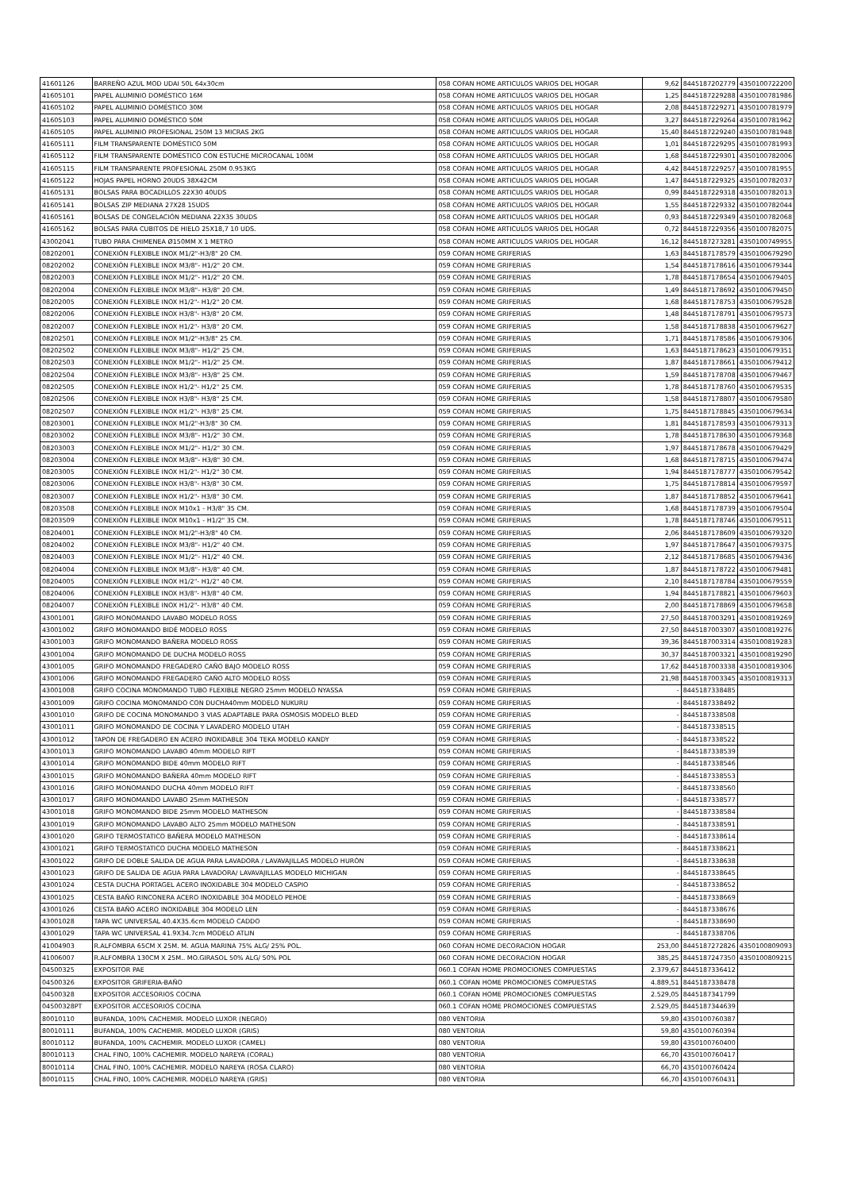| 41601126 | BARREÑO AZUL MOD UDAI 50L 64x30cm | 058 COFAN HOME ARTICULOS VARIOS DEL HOGAR | 9,62 | 8445187202779 | 4350100722200 |
| 41605101 | PAPEL ALUMINIO DOMÉSTICO 16M | 058 COFAN HOME ARTICULOS VARIOS DEL HOGAR | 1,25 | 8445187229288 | 4350100781986 |
| 41605102 | PAPEL ALUMINIO DOMÉSTICO 30M | 058 COFAN HOME ARTICULOS VARIOS DEL HOGAR | 2,08 | 8445187229271 | 4350100781979 |
| 41605103 | PAPEL ALUMINIO DOMÉSTICO 50M | 058 COFAN HOME ARTICULOS VARIOS DEL HOGAR | 3,27 | 8445187229264 | 4350100781962 |
| 41605105 | PAPEL ALUMINIO PROFESIONAL 250M 13 MICRAS 2KG | 058 COFAN HOME ARTICULOS VARIOS DEL HOGAR | 15,40 | 8445187229240 | 4350100781948 |
| 41605111 | FILM TRANSPARENTE DOMÉSTICO 50M | 058 COFAN HOME ARTICULOS VARIOS DEL HOGAR | 1,01 | 8445187229295 | 4350100781993 |
| 41605112 | FILM TRANSPARENTE DOMÉSTICO CON ESTUCHE MICROCANAL 100M | 058 COFAN HOME ARTICULOS VARIOS DEL HOGAR | 1,68 | 8445187229301 | 4350100782006 |
| 41605115 | FILM TRANSPARENTE PROFESIONAL 250M 0.953KG | 058 COFAN HOME ARTICULOS VARIOS DEL HOGAR | 4,42 | 8445187229257 | 4350100781955 |
| 41605122 | HOJAS PAPEL HORNO 20UDS 38X42CM | 058 COFAN HOME ARTICULOS VARIOS DEL HOGAR | 1,47 | 8445187229325 | 4350100782037 |
| 41605131 | BOLSAS PARA BOCADILLOS 22X30 40UDS | 058 COFAN HOME ARTICULOS VARIOS DEL HOGAR | 0,99 | 8445187229318 | 4350100782013 |
| 41605141 | BOLSAS ZIP MEDIANA 27X28 15UDS | 058 COFAN HOME ARTICULOS VARIOS DEL HOGAR | 1,55 | 8445187229332 | 4350100782044 |
| 41605161 | BOLSAS DE CONGELACIÓN MEDIANA 22X35 30UDS | 058 COFAN HOME ARTICULOS VARIOS DEL HOGAR | 0,93 | 8445187229349 | 4350100782068 |
| 41605162 | BOLSAS PARA CUBITOS DE HIELO 25X18,7 10 UDS. | 058 COFAN HOME ARTICULOS VARIOS DEL HOGAR | 0,72 | 8445187229356 | 4350100782075 |
| 43002041 | TUBO PARA CHIMENEA Ø150MM X 1 METRO | 058 COFAN HOME ARTICULOS VARIOS DEL HOGAR | 16,12 | 8445187273281 | 4350100749955 |
| 08202001 | CONEXIÓN FLEXIBLE INOX M1/2"-H3/8" 20 CM. | 059 COFAN HOME GRIFERIAS | 1,63 | 8445187178579 | 4350100679290 |
| 08202002 | CONEXIÓN FLEXIBLE INOX M3/8"- H1/2" 20 CM. | 059 COFAN HOME GRIFERIAS | 1,54 | 8445187178616 | 4350100679344 |
| 08202003 | CONEXIÓN FLEXIBLE INOX M1/2"- H1/2" 20 CM. | 059 COFAN HOME GRIFERIAS | 1,78 | 8445187178654 | 4350100679405 |
| 08202004 | CONEXIÓN FLEXIBLE INOX M3/8"- H3/8" 20 CM. | 059 COFAN HOME GRIFERIAS | 1,49 | 8445187178692 | 4350100679450 |
| 08202005 | CONEXIÓN FLEXIBLE INOX H1/2"- H1/2" 20 CM. | 059 COFAN HOME GRIFERIAS | 1,68 | 8445187178753 | 4350100679528 |
| 08202006 | CONEXIÓN FLEXIBLE INOX H3/8"- H3/8" 20 CM. | 059 COFAN HOME GRIFERIAS | 1,48 | 8445187178791 | 4350100679573 |
| 08202007 | CONEXIÓN FLEXIBLE INOX H1/2"- H3/8" 20 CM. | 059 COFAN HOME GRIFERIAS | 1,58 | 8445187178838 | 4350100679627 |
| 08202501 | CONEXIÓN FLEXIBLE INOX M1/2"-H3/8" 25 CM. | 059 COFAN HOME GRIFERIAS | 1,71 | 8445187178586 | 4350100679306 |
| 08202502 | CONEXIÓN FLEXIBLE INOX M3/8"- H1/2" 25 CM. | 059 COFAN HOME GRIFERIAS | 1,63 | 8445187178623 | 4350100679351 |
| 08202503 | CONEXIÓN FLEXIBLE INOX M1/2"- H1/2" 25 CM. | 059 COFAN HOME GRIFERIAS | 1,87 | 8445187178661 | 4350100679412 |
| 08202504 | CONEXIÓN FLEXIBLE INOX M3/8"- H3/8" 25 CM. | 059 COFAN HOME GRIFERIAS | 1,59 | 8445187178708 | 4350100679467 |
| 08202505 | CONEXIÓN FLEXIBLE INOX H1/2"- H1/2" 25 CM. | 059 COFAN HOME GRIFERIAS | 1,78 | 8445187178760 | 4350100679535 |
| 08202506 | CONEXIÓN FLEXIBLE INOX H3/8"- H3/8" 25 CM. | 059 COFAN HOME GRIFERIAS | 1,58 | 8445187178807 | 4350100679580 |
| 08202507 | CONEXIÓN FLEXIBLE INOX H1/2"- H3/8" 25 CM. | 059 COFAN HOME GRIFERIAS | 1,75 | 8445187178845 | 4350100679634 |
| 08203001 | CONEXIÓN FLEXIBLE INOX M1/2"-H3/8" 30 CM. | 059 COFAN HOME GRIFERIAS | 1,81 | 8445187178593 | 4350100679313 |
| 08203002 | CONEXIÓN FLEXIBLE INOX M3/8"- H1/2" 30 CM. | 059 COFAN HOME GRIFERIAS | 1,78 | 8445187178630 | 4350100679368 |
| 08203003 | CONEXIÓN FLEXIBLE INOX M1/2"- H1/2" 30 CM. | 059 COFAN HOME GRIFERIAS | 1,97 | 8445187178678 | 4350100679429 |
| 08203004 | CONEXIÓN FLEXIBLE INOX M3/8"- H3/8" 30 CM. | 059 COFAN HOME GRIFERIAS | 1,68 | 8445187178715 | 4350100679474 |
| 08203005 | CONEXIÓN FLEXIBLE INOX H1/2"- H1/2" 30 CM. | 059 COFAN HOME GRIFERIAS | 1,94 | 8445187178777 | 4350100679542 |
| 08203006 | CONEXIÓN FLEXIBLE INOX H3/8"- H3/8" 30 CM. | 059 COFAN HOME GRIFERIAS | 1,75 | 8445187178814 | 4350100679597 |
| 08203007 | CONEXIÓN FLEXIBLE INOX H1/2"- H3/8" 30 CM. | 059 COFAN HOME GRIFERIAS | 1,87 | 8445187178852 | 4350100679641 |
| 08203508 | CONEXIÓN FLEXIBLE INOX M10x1 - H3/8" 35 CM. | 059 COFAN HOME GRIFERIAS | 1,68 | 8445187178739 | 4350100679504 |
| 08203509 | CONEXIÓN FLEXIBLE INOX M10x1 - H1/2" 35 CM. | 059 COFAN HOME GRIFERIAS | 1,78 | 8445187178746 | 4350100679511 |
| 08204001 | CONEXIÓN FLEXIBLE INOX M1/2"-H3/8" 40 CM. | 059 COFAN HOME GRIFERIAS | 2,06 | 8445187178609 | 4350100679320 |
| 08204002 | CONEXIÓN FLEXIBLE INOX M3/8"- H1/2" 40 CM. | 059 COFAN HOME GRIFERIAS | 1,97 | 8445187178647 | 4350100679375 |
| 08204003 | CONEXIÓN FLEXIBLE INOX M1/2"- H1/2" 40 CM. | 059 COFAN HOME GRIFERIAS | 2,12 | 8445187178685 | 4350100679436 |
| 08204004 | CONEXIÓN FLEXIBLE INOX M3/8"- H3/8" 40 CM. | 059 COFAN HOME GRIFERIAS | 1,87 | 8445187178722 | 4350100679481 |
| 08204005 | CONEXIÓN FLEXIBLE INOX H1/2"- H1/2" 40 CM. | 059 COFAN HOME GRIFERIAS | 2,10 | 8445187178784 | 4350100679559 |
| 08204006 | CONEXIÓN FLEXIBLE INOX H3/8"- H3/8" 40 CM. | 059 COFAN HOME GRIFERIAS | 1,94 | 8445187178821 | 4350100679603 |
| 08204007 | CONEXIÓN FLEXIBLE INOX H1/2"- H3/8" 40 CM. | 059 COFAN HOME GRIFERIAS | 2,00 | 8445187178869 | 4350100679658 |
| 43001001 | GRIFO MONOMANDO LAVABO MODELO ROSS | 059 COFAN HOME GRIFERIAS | 27,50 | 8445187003291 | 4350100819269 |
| 43001002 | GRIFO MONOMANDO BIDÉ MODELO ROSS | 059 COFAN HOME GRIFERIAS | 27,50 | 8445187003307 | 4350100819276 |
| 43001003 | GRIFO MONOMANDO BAÑERA MODELO ROSS | 059 COFAN HOME GRIFERIAS | 39,36 | 8445187003314 | 4350100819283 |
| 43001004 | GRIFO MONOMANDO DE DUCHA MODELO ROSS | 059 COFAN HOME GRIFERIAS | 30,37 | 8445187003321 | 4350100819290 |
| 43001005 | GRIFO MONOMANDO FREGADERO CAÑO BAJO MODELO ROSS | 059 COFAN HOME GRIFERIAS | 17,62 | 8445187003338 | 4350100819306 |
| 43001006 | GRIFO MONOMANDO FREGADERO CAÑO ALTO MODELO ROSS | 059 COFAN HOME GRIFERIAS | 21,98 | 8445187003345 | 4350100819313 |
| 43001008 | GRIFO COCINA MONOMANDO TUBO FLEXIBLE NEGRO 25mm MODELO NYASSA | 059 COFAN HOME GRIFERIAS | - | 8445187338485 | |
| 43001009 | GRIFO COCINA MONOMANDO CON DUCHA40mm MODELO NUKURU | 059 COFAN HOME GRIFERIAS | - | 8445187338492 | |
| 43001010 | GRIFO DE COCINA MONOMANDO 3 VIAS ADAPTABLE PARA OSMOSIS MODELO BLED | 059 COFAN HOME GRIFERIAS | - | 8445187338508 | |
| 43001011 | GRIFO MONOMANDO DE COCINA Y LAVADERO MODELO UTAH | 059 COFAN HOME GRIFERIAS | - | 8445187338515 | |
| 43001012 | TAPON DE FREGADERO EN ACERO INOXIDABLE 304 TEKA MODELO KANDY | 059 COFAN HOME GRIFERIAS | - | 8445187338522 | |
| 43001013 | GRIFO MONOMANDO LAVABO 40mm MODELO RIFT | 059 COFAN HOME GRIFERIAS | - | 8445187338539 | |
| 43001014 | GRIFO MONOMANDO BIDE 40mm MODELO RIFT | 059 COFAN HOME GRIFERIAS | - | 8445187338546 | |
| 43001015 | GRIFO MONOMANDO BAÑERA 40mm MODELO RIFT | 059 COFAN HOME GRIFERIAS | - | 8445187338553 | |
| 43001016 | GRIFO MONOMANDO DUCHA 40mm MODELO RIFT | 059 COFAN HOME GRIFERIAS | - | 8445187338560 | |
| 43001017 | GRIFO MONOMANDO LAVABO 25mm MATHESON | 059 COFAN HOME GRIFERIAS | - | 8445187338577 | |
| 43001018 | GRIFO MONOMANDO BIDE 25mm MODELO MATHESON | 059 COFAN HOME GRIFERIAS | - | 8445187338584 | |
| 43001019 | GRIFO MONOMANDO LAVABO ALTO 25mm MODELO MATHESON | 059 COFAN HOME GRIFERIAS | - | 8445187338591 | |
| 43001020 | GRIFO TERMOSTATICO BAÑERA MODELO MATHESON | 059 COFAN HOME GRIFERIAS | - | 8445187338614 | |
| 43001021 | GRIFO TERMOSTATICO DUCHA MODELO MATHESON | 059 COFAN HOME GRIFERIAS | - | 8445187338621 | |
| 43001022 | GRIFO DE DOBLE SALIDA DE AGUA PARA LAVADORA / LAVAVAJILLAS MODELO HURÓN | 059 COFAN HOME GRIFERIAS | - | 8445187338638 | |
| 43001023 | GRIFO DE SALIDA DE AGUA PARA LAVADORA/ LAVAVAJILLAS MODELO MICHIGAN | 059 COFAN HOME GRIFERIAS | - | 8445187338645 | |
| 43001024 | CESTA DUCHA PORTAGEL ACERO INOXIDABLE 304 MODELO CASPIO | 059 COFAN HOME GRIFERIAS | - | 8445187338652 | |
| 43001025 | CESTA BAÑO RINCONERA ACERO INOXIDABLE 304 MODELO PEHOE | 059 COFAN HOME GRIFERIAS | - | 8445187338669 | |
| 43001026 | CESTA BAÑO ACERO INOXIDABLE 304 MODELO LEN | 059 COFAN HOME GRIFERIAS | - | 8445187338676 | |
| 43001028 | TAPA WC UNIVERSAL 40.4X35.6cm MODELO CADDO | 059 COFAN HOME GRIFERIAS | - | 8445187338690 | |
| 43001029 | TAPA WC UNIVERSAL 41.9X34.7cm MODELO ATLIN | 059 COFAN HOME GRIFERIAS | - | 8445187338706 | |
| 41004903 | R.ALFOMBRA 65CM X 25M. M. AGUA MARINA 75% ALG/ 25% POL. | 060 COFAN HOME DECORACION HOGAR | 253,00 | 8445187272826 | 4350100809093 |
| 41006007 | R.ALFOMBRA 130CM X 25M.. MO.GIRASOL 50% ALG/ 50% POL | 060 COFAN HOME DECORACION HOGAR | 385,25 | 8445187247350 | 4350100809215 |
| 04500325 | EXPOSITOR PAE | 060.1 COFAN HOME PROMOCIONES COMPUESTAS | 2.379,67 | 8445187336412 | |
| 04500326 | EXPOSITOR GRIFERIA-BAÑO | 060.1 COFAN HOME PROMOCIONES COMPUESTAS | 4.889,51 | 8445187338478 | |
| 04500328 | EXPOSITOR ACCESORIOS COCINA | 060.1 COFAN HOME PROMOCIONES COMPUESTAS | 2.529,05 | 8445187341799 | |
| 04500328PT | EXPOSITOR ACCESORIOS COCINA | 060.1 COFAN HOME PROMOCIONES COMPUESTAS | 2.529,05 | 8445187344639 | |
| 80010110 | BUFANDA, 100% CACHEMIR. MODELO LUXOR (NEGRO) | 080 VENTORIA | 59,80 | 4350100760387 | |
| 80010111 | BUFANDA, 100% CACHEMIR. MODELO LUXOR (GRIS) | 080 VENTORIA | 59,80 | 4350100760394 | |
| 80010112 | BUFANDA, 100% CACHEMIR. MODELO LUXOR (CAMEL) | 080 VENTORIA | 59,80 | 4350100760400 | |
| 80010113 | CHAL FINO, 100% CACHEMIR. MODELO NAREYA (CORAL) | 080 VENTORIA | 66,70 | 4350100760417 | |
| 80010114 | CHAL FINO, 100% CACHEMIR. MODELO NAREYA (ROSA CLARO) | 080 VENTORIA | 66,70 | 4350100760424 | |
| 80010115 | CHAL FINO, 100% CACHEMIR. MODELO NAREYA (GRIS) | 080 VENTORIA | 66,70 | 4350100760431 | |